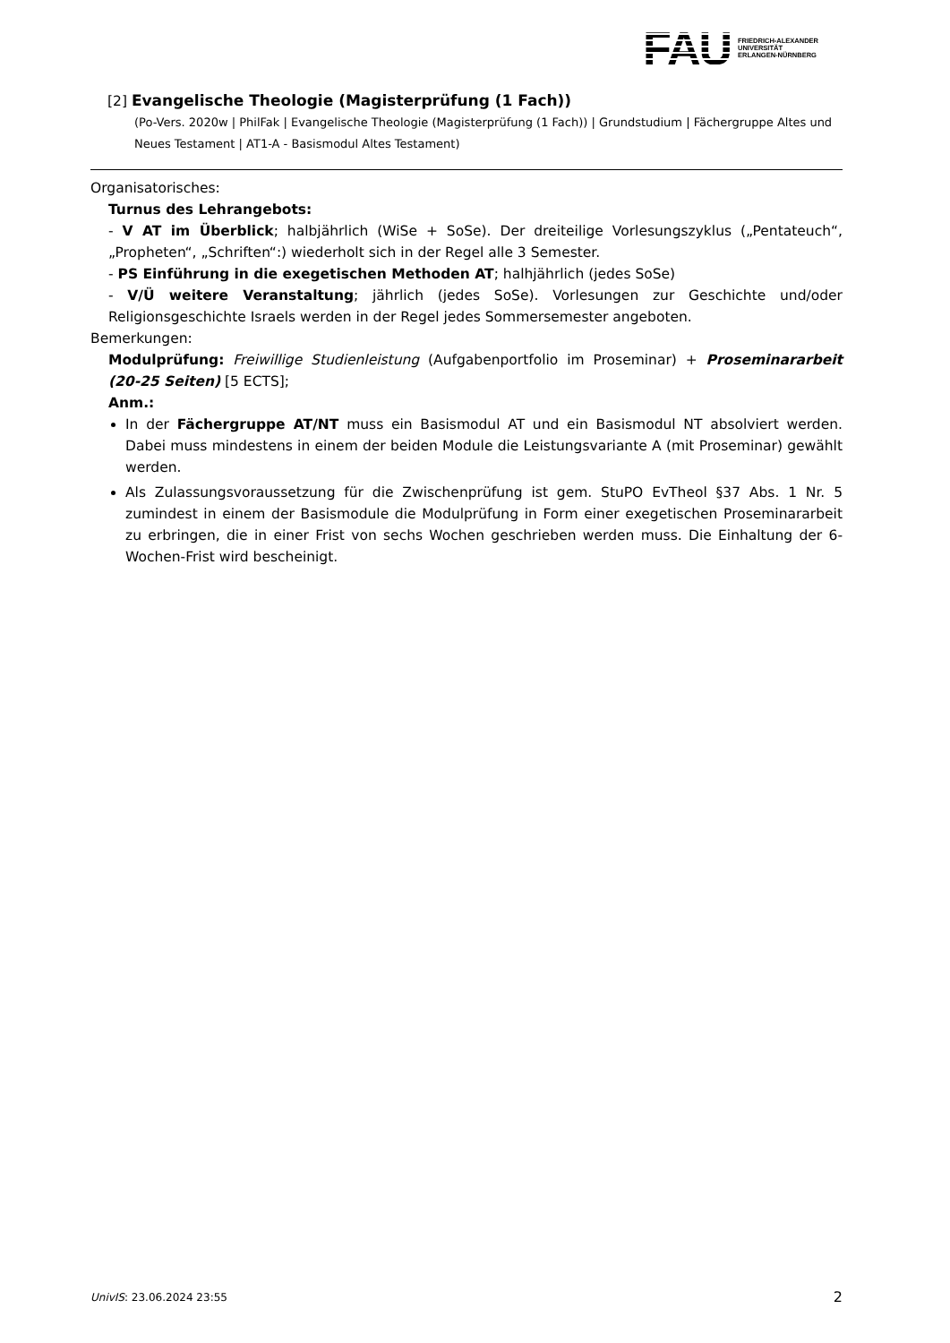FAU
FRIEDRICH-ALEXANDER
UNIVERSITÄT
ERLANGEN-NÜRNBERG
[2] Evangelische Theologie (Magisterprüfung (1 Fach))
(Po-Vers. 2020w | PhilFak | Evangelische Theologie (Magisterprüfung (1 Fach)) | Grundstudium | Fächergruppe Altes und Neues Testament | AT1-A - Basismodul Altes Testament)
Organisatorisches:
Turnus des Lehrangebots:
- V AT im Überblick; halbjährlich (WiSe + SoSe). Der dreiteilige Vorlesungszyklus („Pentateuch“, „Propheten“, „Schriften“:) wiederholt sich in der Regel alle 3 Semester.
- PS Einführung in die exegetischen Methoden AT; halhjährlich (jedes SoSe)
- V/Ü weitere Veranstaltung; jährlich (jedes SoSe). Vorlesungen zur Geschichte und/oder Religionsgeschichte Israels werden in der Regel jedes Sommersemester angeboten.
Bemerkungen:
Modulprüfung: Freiwillige Studienleistung (Aufgabenportfolio im Proseminar) + Proseminararbeit (20-25 Seiten) [5 ECTS];
Anm.:
In der Fächergruppe AT/NT muss ein Basismodul AT und ein Basismodul NT absolviert werden. Dabei muss mindestens in einem der beiden Module die Leistungsvariante A (mit Proseminar) gewählt werden.
Als Zulassungsvoraussetzung für die Zwischenprüfung ist gem. StuPO EvTheol §37 Abs. 1 Nr. 5 zumindest in einem der Basismodule die Modulprüfung in Form einer exegetischen Proseminararbeit zu erbringen, die in einer Frist von sechs Wochen geschrieben werden muss. Die Einhaltung der 6-Wochen-Frist wird bescheinigt.
UnivIS: 23.06.2024 23:55 2